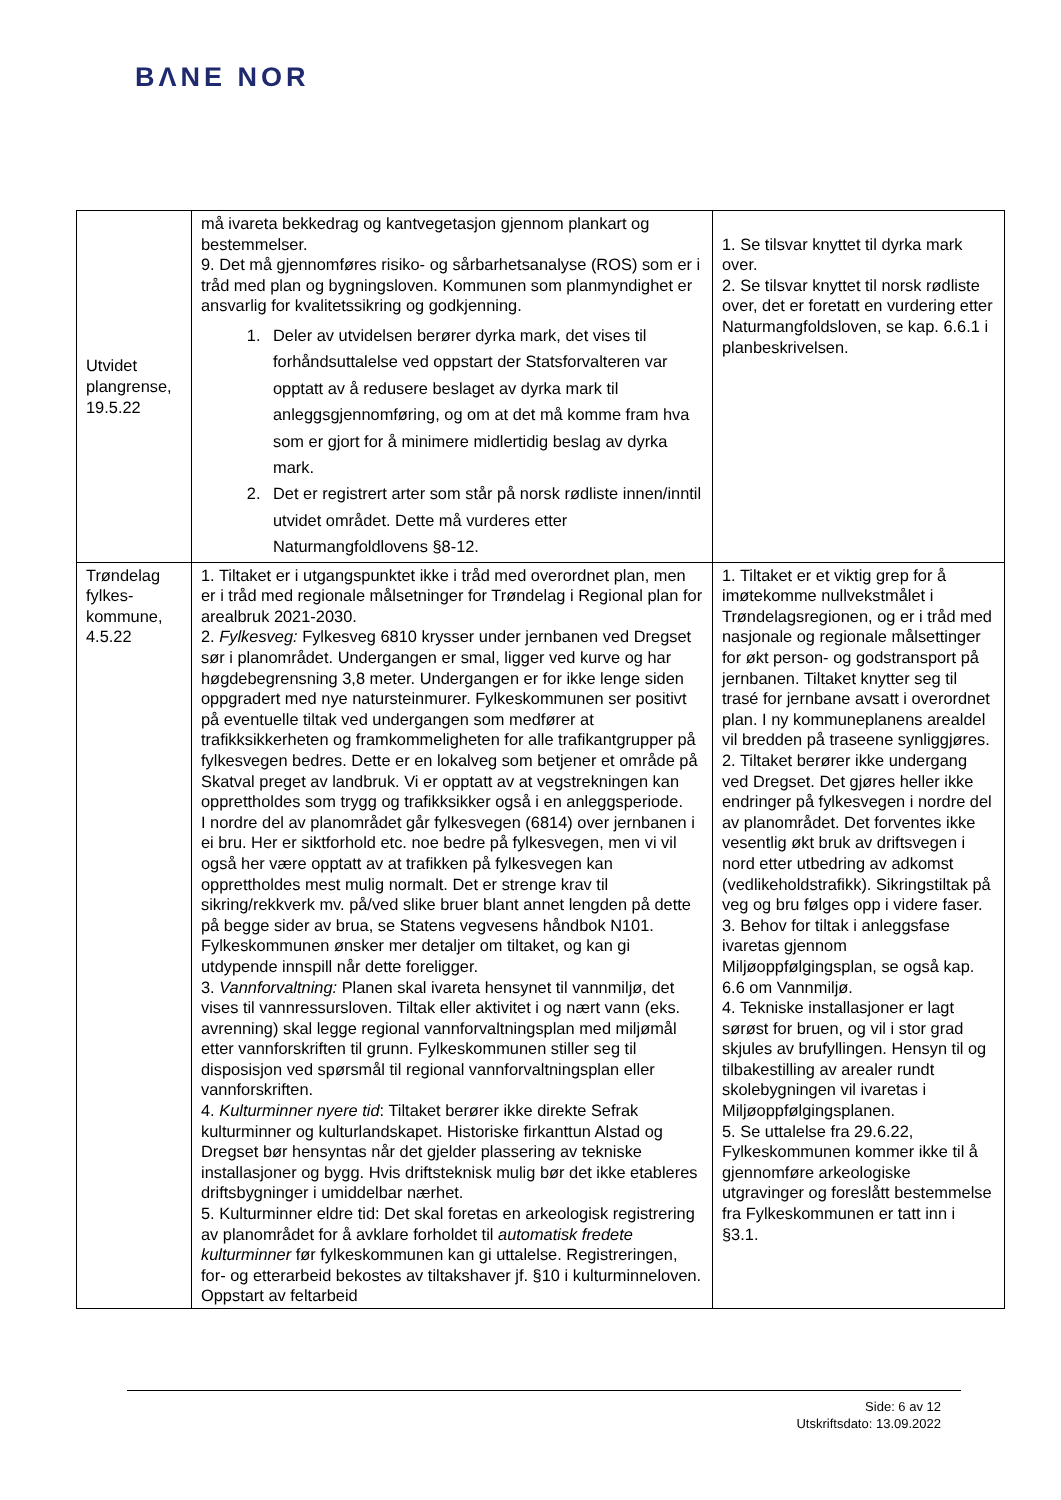BΛNE NOR
| Utvidet plangrense, 19.5.22 | må ivareta bekkedrag og kantvegetasjon gjennom plankart og bestemmelser. 9. Det må gjennomføres risiko- og sårbarhetsanalyse (ROS) som er i tråd med plan og bygningsloven. Kommunen som planmyndighet er ansvarlig for kvalitetssikring og godkjenning. 1. Deler av utvidelsen berører dyrka mark, det vises til forhåndsuttalelse ved oppstart der Statsforvalteren var opptatt av å redusere beslaget av dyrka mark til anleggsgjennomføring, og om at det må komme fram hva som er gjort for å minimere midlertidig beslag av dyrka mark. 2. Det er registrert arter som står på norsk rødliste innen/inntil utvidet området. Dette må vurderes etter Naturmangfoldlovens §8-12. | 1. Se tilsvar knyttet til dyrka mark over. 2. Se tilsvar knyttet til norsk rødliste over, det er foretatt en vurdering etter Naturmangfoldsloven, se kap. 6.6.1 i planbeskrivelsen. |
| Trøndelag fylkes-kommune, 4.5.22 | 1. Tiltaket er i utgangspunktet ikke i tråd med overordnet plan, men er i tråd med regionale målsetninger for Trøndelag i Regional plan for arealbruk 2021-2030. 2. Fylkesveg: Fylkesveg 6810 krysser under jernbanen ved Dregset sør i planområdet. Undergangen er smal, ligger ved kurve og har høgdebegrensning 3,8 meter. Undergangen er for ikke lenge siden oppgradert med nye natursteinmurer. Fylkeskommunen ser positivt på eventuelle tiltak ved undergangen som medfører at trafikksikkerheten og framkommeligheten for alle trafikantgrupper på fylkesvegen bedres. Dette er en lokalveg som betjener et område på Skatval preget av landbruk. Vi er opptatt av at vegstrekningen kan opprettholdes som trygg og trafikksikker også i en anleggsperiode. I nordre del av planområdet går fylkesvegen (6814) over jernbanen i ei bru. Her er siktforhold etc. noe bedre på fylkesvegen, men vi vil også her være opptatt av at trafikken på fylkesvegen kan opprettholdes mest mulig normalt. Det er strenge krav til sikring/rekkverk mv. på/ved slike bruer blant annet lengden på dette på begge sider av brua, se Statens vegvesens håndbok N101. Fylkeskommunen ønsker mer detaljer om tiltaket, og kan gi utdypende innspill når dette foreligger. 3. Vannforvaltning: Planen skal ivareta hensynet til vannmiljø, det vises til vannressursloven. Tiltak eller aktivitet i og nært vann (eks. avrenning) skal legge regional vannforvaltningsplan med miljømål etter vannforskriften til grunn. Fylkeskommunen stiller seg til disposisjon ved spørsmål til regional vannforvaltningsplan eller vannforskriften. 4. Kulturminner nyere tid : Tiltaket berører ikke direkte Sefrak kulturminner og kulturlandskapet. Historiske firkanttun Alstad og Dregset bør hensyntas når det gjelder plassering av tekniske installasjoner og bygg. Hvis driftsteknisk mulig bør det ikke etableres driftsbygninger i umiddelbar nærhet. 5. Kulturminner eldre tid: Det skal foretas en arkeologisk registrering av planområdet for å avklare forholdet til automatisk fredete kulturminner før fylkeskommunen kan gi uttalelse. Registreringen, for- og etterarbeid bekostes av tiltakshaver jf. §10 i kulturminneloven. Oppstart av feltarbeid | 1. Tiltaket er et viktig grep for å imøtekomme nullvekstmålet i Trøndelagsregionen, og er i tråd med nasjonale og regionale målsettinger for økt person- og godstransport på jernbanen. Tiltaket knytter seg til trasé for jernbane avsatt i overordnet plan. I ny kommuneplanens arealdel vil bredden på traseene synliggjøres. 2. Tiltaket berører ikke undergang ved Dregset. Det gjøres heller ikke endringer på fylkesvegen i nordre del av planområdet. Det forventes ikke vesentlig økt bruk av driftsvegen i nord etter utbedring av adkomst (vedlikeholdstrafikk). Sikringstiltak på veg og bru følges opp i videre faser. 3. Behov for tiltak i anleggsfase ivaretas gjennom Miljøoppfølgingsplan, se også kap. 6.6 om Vannmiljø. 4. Tekniske installasjoner er lagt sørøst for bruen, og vil i stor grad skjules av brufyllingen. Hensyn til og tilbakestilling av arealer rundt skolebygningen vil ivaretas i Miljøoppfølgingsplanen. 5. Se uttalelse fra 29.6.22, Fylkeskommunen kommer ikke til å gjennomføre arkeologiske utgravinger og foreslått bestemmelse fra Fylkeskommunen er tatt inn i §3.1. |
Side: 6 av 12
Utskriftsdato: 13.09.2022